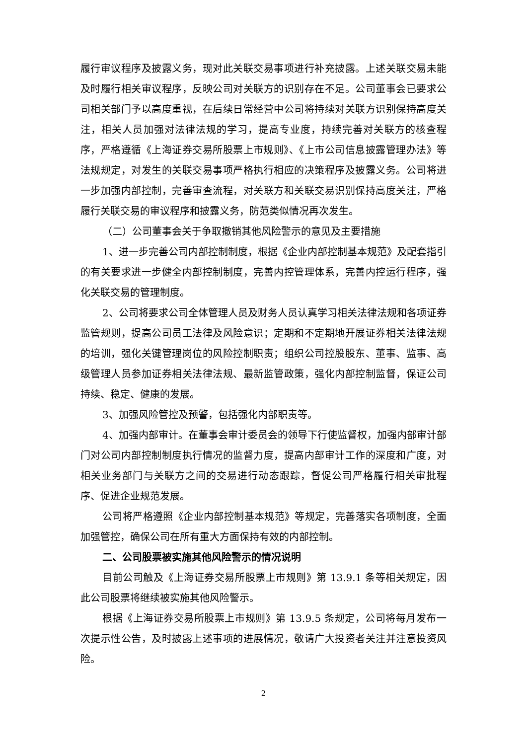履行审议程序及披露义务，现对此关联交易事项进行补充披露。上述关联交易未能及时履行相关审议程序，反映公司对关联方的识别存在不足。公司董事会已要求公司相关部门予以高度重视，在后续日常经营中公司将持续对关联方识别保持高度关注，相关人员加强对法律法规的学习，提高专业度，持续完善对关联方的核查程序，严格遵循《上海证券交易所股票上市规则》、《上市公司信息披露管理办法》等法规规定，对发生的关联交易事项严格执行相应的决策程序及披露义务。公司将进一步加强内部控制，完善审查流程，对关联方和关联交易识别保持高度关注，严格履行关联交易的审议程序和披露义务，防范类似情况再次发生。
（二）公司董事会关于争取撤销其他风险警示的意见及主要措施
1、进一步完善公司内部控制制度，根据《企业内部控制基本规范》及配套指引的有关要求进一步健全内部控制制度，完善内控管理体系，完善内控运行程序，强化关联交易的管理制度。
2、公司将要求公司全体管理人员及财务人员认真学习相关法律法规和各项证券监管规则，提高公司员工法律及风险意识；定期和不定期地开展证券相关法律法规的培训，强化关键管理岗位的风险控制职责；组织公司控股股东、董事、监事、高级管理人员参加证券相关法律法规、最新监管政策，强化内部控制监督，保证公司持续、稳定、健康的发展。
3、加强风险管控及预警，包括强化内部职责等。
4、加强内部审计。在董事会审计委员会的领导下行使监督权，加强内部审计部门对公司内部控制制度执行情况的监督力度，提高内部审计工作的深度和广度，对相关业务部门与关联方之间的交易进行动态跟踪，督促公司严格履行相关审批程序、促进企业规范发展。
公司将严格遵照《企业内部控制基本规范》等规定，完善落实各项制度，全面加强管控，确保公司在所有重大方面保持有效的内部控制。
二、公司股票被实施其他风险警示的情况说明
目前公司触及《上海证券交易所股票上市规则》第 13.9.1 条等相关规定，因此公司股票将继续被实施其他风险警示。
根据《上海证券交易所股票上市规则》第 13.9.5 条规定，公司将每月发布一次提示性公告，及时披露上述事项的进展情况，敬请广大投资者关注并注意投资风险。
2